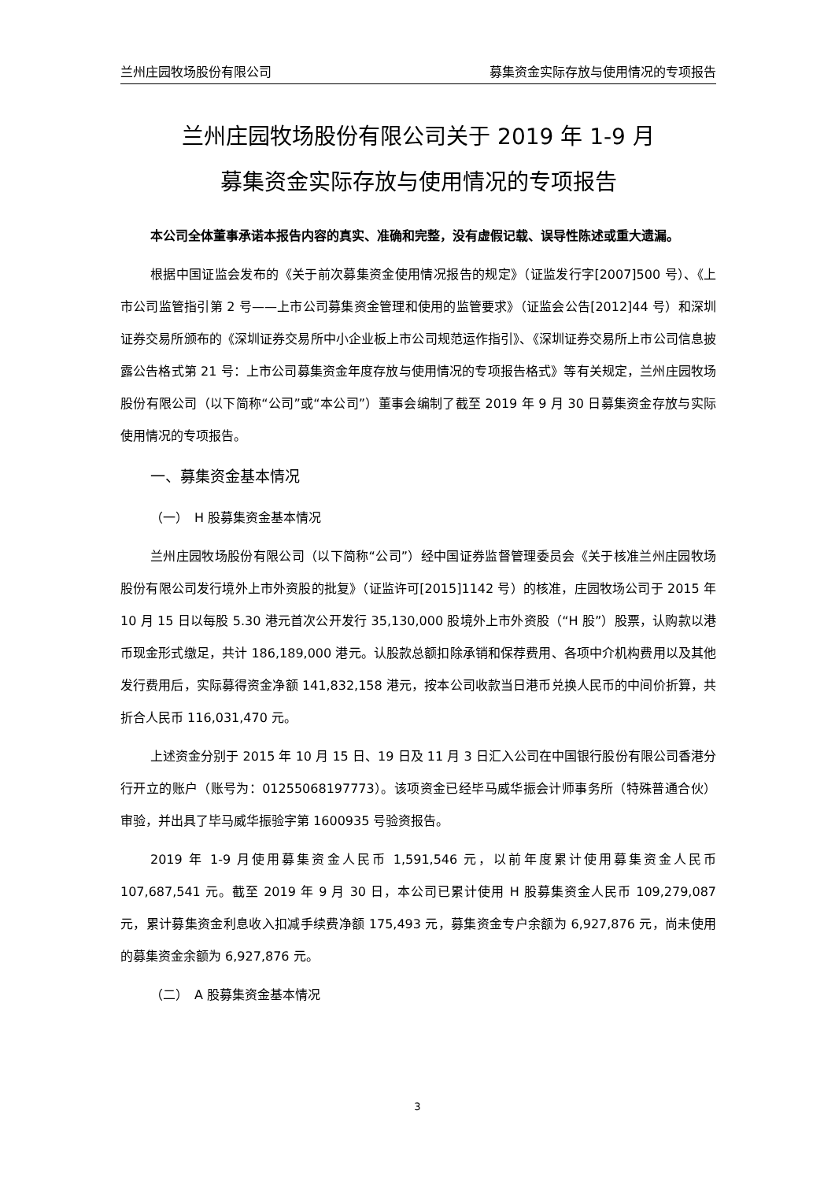兰州庄园牧场股份有限公司 募集资金实际存放与使用情况的专项报告
兰州庄园牧场股份有限公司关于 2019 年 1-9 月
募集资金实际存放与使用情况的专项报告
本公司全体董事承诺本报告内容的真实、准确和完整，没有虚假记载、误导性陈述或重大遗漏。
根据中国证监会发布的《关于前次募集资金使用情况报告的规定》（证监发行字[2007]500 号）、《上市公司监管指引第 2 号——上市公司募集资金管理和使用的监管要求》（证监会公告[2012]44 号）和深圳证券交易所颁布的《深圳证券交易所中小企业板上市公司规范运作指引》、《深圳证券交易所上市公司信息披露公告格式第 21 号：上市公司募集资金年度存放与使用情况的专项报告格式》等有关规定，兰州庄园牧场股份有限公司（以下简称“公司”或“本公司”）董事会编制了截至 2019 年 9 月 30 日募集资金存放与实际使用情况的专项报告。
一、募集资金基本情况
（一）　H 股募集资金基本情况
兰州庄园牧场股份有限公司（以下简称“公司”）经中国证券监督管理委员会《关于核准兰州庄园牧场股份有限公司发行境外上市外资股的批复》（证监许可[2015]1142 号）的核准，庄园牧场公司于 2015 年 10 月 15 日以每股 5.30 港元首次公开发行 35,130,000 股境外上市外资股（“H 股”）股票，认购款以港币现金形式缴足，共计 186,189,000 港元。认股款总额扣除承销和保荐费用、各项中介机构费用以及其他发行费用后，实际募得资金净额 141,832,158 港元，按本公司收款当日港币兑换人民币的中间价折算，共折合人民币 116,031,470 元。
上述资金分别于 2015 年 10 月 15 日、19 日及 11 月 3 日汇入公司在中国银行股份有限公司香港分行开立的账户（账号为：01255068197773）。该项资金已经毕马威华振会计师事务所（特殊普通合伙）审验，并出具了毕马威华振验字第 1600935 号验资报告。
2019 年 1-9 月使用募集资金人民币 1,591,546 元，以前年度累计使用募集资金人民币 107,687,541 元。截至 2019 年 9 月 30 日，本公司已累计使用 H 股募集资金人民币 109,279,087 元，累计募集资金利息收入扣减手续费净额 175,493 元，募集资金专户余额为 6,927,876 元，尚未使用的募集资金余额为 6,927,876 元。
（二）　A 股募集资金基本情况
3